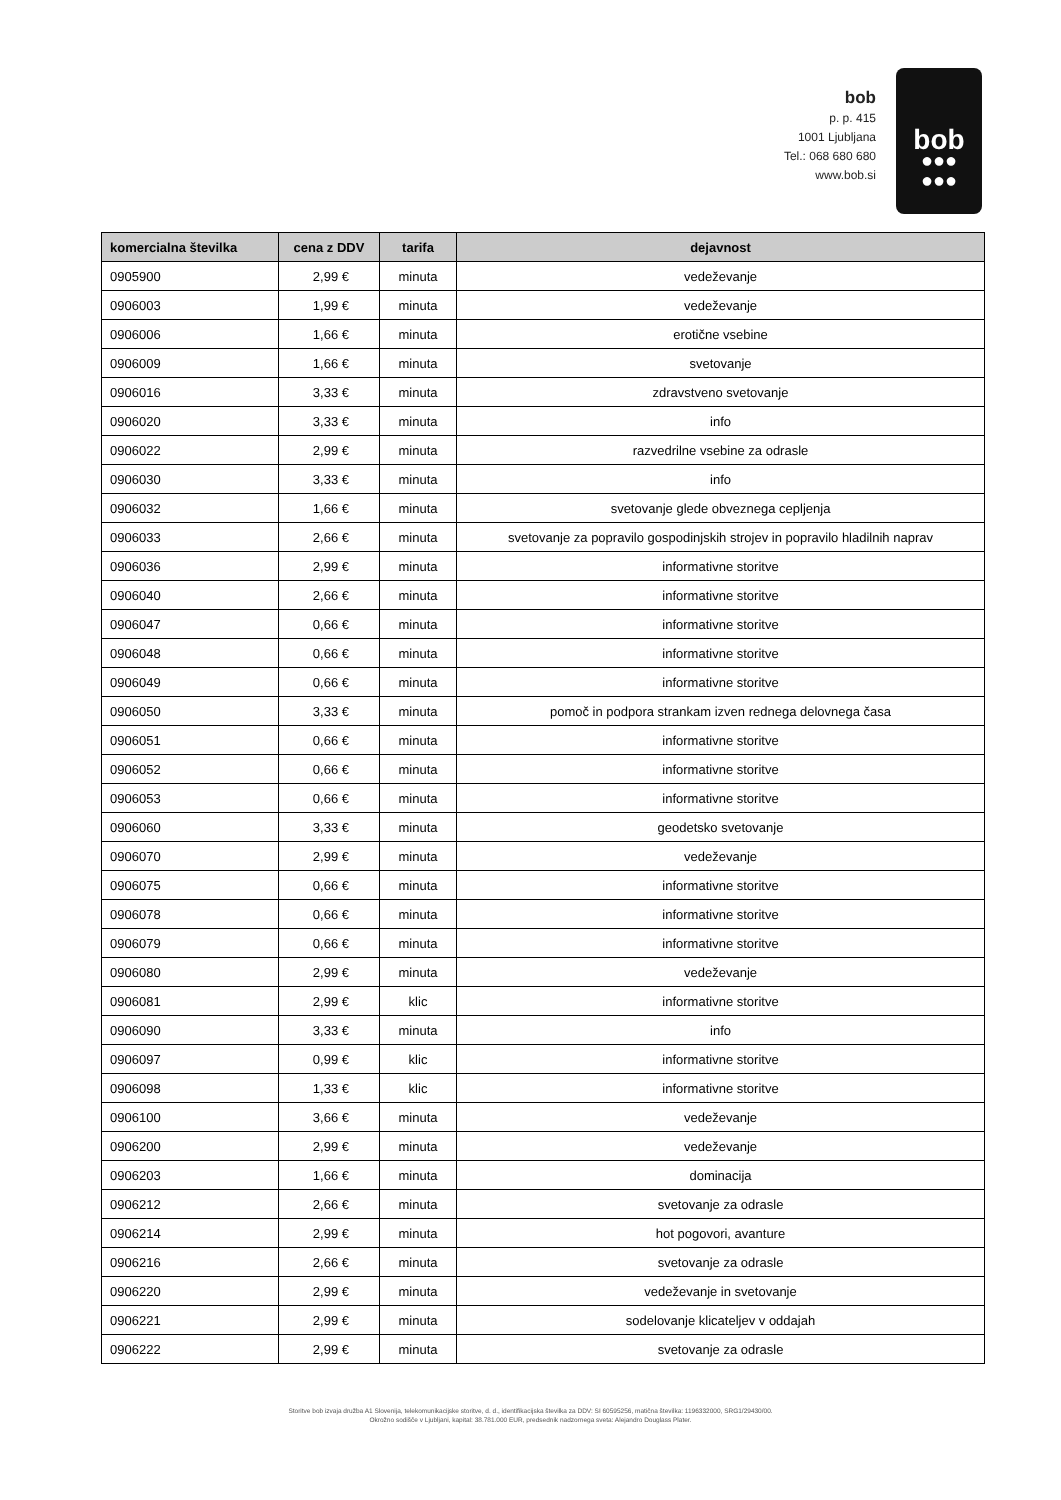bob
p. p. 415
1001 Ljubljana
Tel.: 068 680 680
www.bob.si
bob
●●●
●●●
| komercialna številka | cena z DDV | tarifa | dejavnost |
| --- | --- | --- | --- |
| 0905900 | 2,99 € | minuta | vedeževanje |
| 0906003 | 1,99 € | minuta | vedeževanje |
| 0906006 | 1,66 € | minuta | erotične vsebine |
| 0906009 | 1,66 € | minuta | svetovanje |
| 0906016 | 3,33 € | minuta | zdravstveno svetovanje |
| 0906020 | 3,33 € | minuta | info |
| 0906022 | 2,99 € | minuta | razvedrilne vsebine za odrasle |
| 0906030 | 3,33 € | minuta | info |
| 0906032 | 1,66 € | minuta | svetovanje glede obveznega cepljenja |
| 0906033 | 2,66 € | minuta | svetovanje za popravilo gospodinjskih strojev in popravilo hladilnih naprav |
| 0906036 | 2,99 € | minuta | informativne storitve |
| 0906040 | 2,66 € | minuta | informativne storitve |
| 0906047 | 0,66 € | minuta | informativne storitve |
| 0906048 | 0,66 € | minuta | informativne storitve |
| 0906049 | 0,66 € | minuta | informativne storitve |
| 0906050 | 3,33 € | minuta | pomoč in podpora strankam izven rednega delovnega časa |
| 0906051 | 0,66 € | minuta | informativne storitve |
| 0906052 | 0,66 € | minuta | informativne storitve |
| 0906053 | 0,66 € | minuta | informativne storitve |
| 0906060 | 3,33 € | minuta | geodetsko svetovanje |
| 0906070 | 2,99 € | minuta | vedeževanje |
| 0906075 | 0,66 € | minuta | informativne storitve |
| 0906078 | 0,66 € | minuta | informativne storitve |
| 0906079 | 0,66 € | minuta | informativne storitve |
| 0906080 | 2,99 € | minuta | vedeževanje |
| 0906081 | 2,99 € | klic | informativne storitve |
| 0906090 | 3,33 € | minuta | info |
| 0906097 | 0,99 € | klic | informativne storitve |
| 0906098 | 1,33 € | klic | informativne storitve |
| 0906100 | 3,66 € | minuta | vedeževanje |
| 0906200 | 2,99 € | minuta | vedeževanje |
| 0906203 | 1,66 € | minuta | dominacija |
| 0906212 | 2,66 € | minuta | svetovanje za odrasle |
| 0906214 | 2,99 € | minuta | hot pogovori, avanture |
| 0906216 | 2,66 € | minuta | svetovanje za odrasle |
| 0906220 | 2,99 € | minuta | vedeževanje in svetovanje |
| 0906221 | 2,99 € | minuta | sodelovanje klicateljev v oddajah |
| 0906222 | 2,99 € | minuta | svetovanje za odrasle |
Storitve bob izvaja družba A1 Slovenija, telekomunikacijske storitve, d. d., identifikacijska številka za DDV: SI 60595256, matična številka: 1196332000, SRG1/29430/00.
Okrožno sodišče v Ljubljani, kapital: 38.781.000 EUR, predsednik nadzornega sveta: Alejandro Douglass Plater.